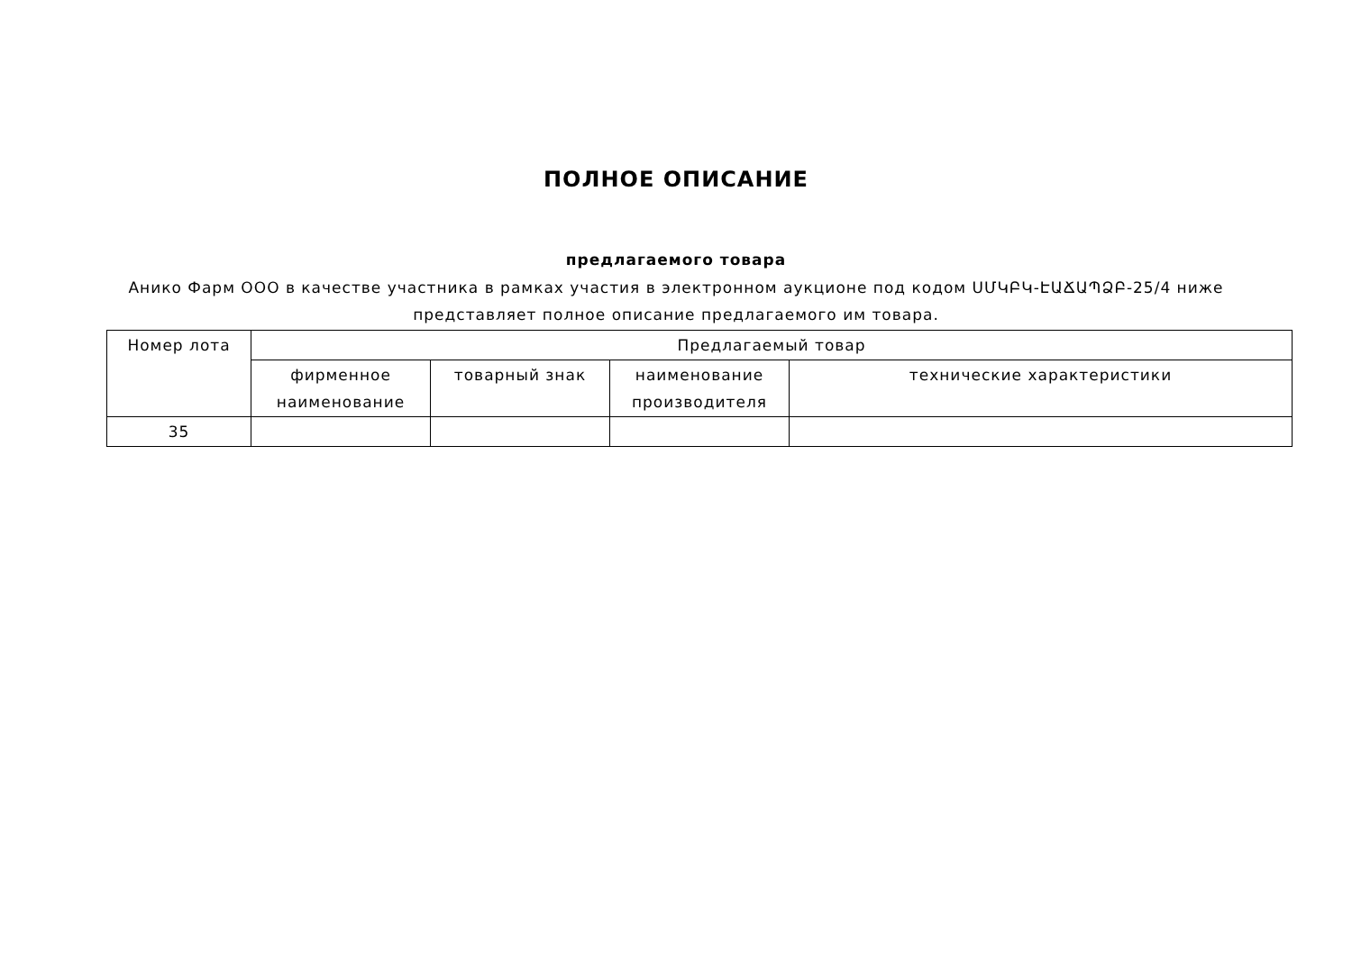ПОЛНОЕ ОПИСАНИЕ
предлагаемого товара
Анико Фарм ООО в качестве участника в рамках участия в электронном аукционе под кодом ՍՄԿԲԿ-ԷԱՃԱՊՁԲ-25/4 ниже представляет полное описание предлагаемого им товара.
| Номер лота | Предлагаемый товар | | | |
| --- | --- | --- | --- | --- |
| | фирменное наименование | товарный знак | наименование производителя | технические характеристики |
| 35 | | | | |